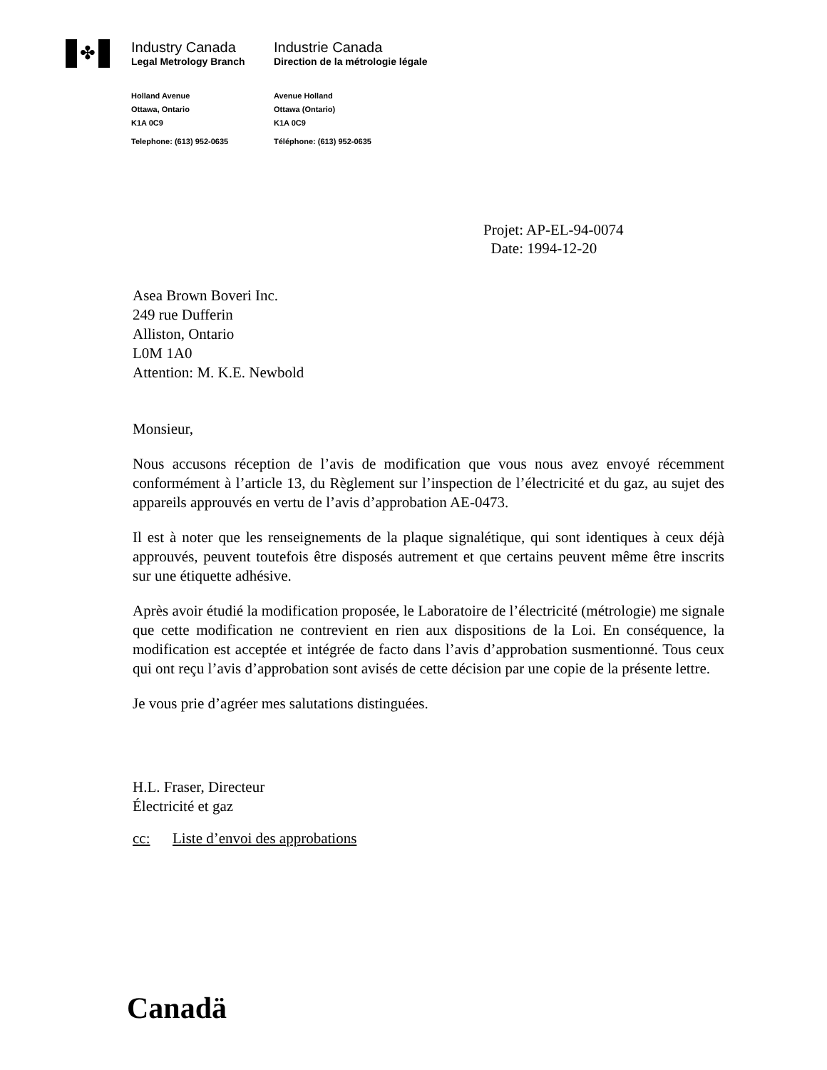✤
Industry Canada
Legal Metrology Branch
Industrie Canada
Direction de la métrologie légale
Holland Avenue
Ottawa, Ontario
K1A 0C9
Telephone: (613) 952-0635
Avenue Holland
Ottawa (Ontario)
K1A 0C9
Téléphone: (613) 952-0635
Projet: AP-EL-94-0074
Date: 1994-12-20
Asea Brown Boveri Inc.
249 rue Dufferin
Alliston, Ontario
L0M 1A0
Attention: M. K.E. Newbold
Monsieur,
Nous accusons réception de l’avis de modification que vous nous avez envoyé récemment conformément à l’article 13, du Règlement sur l’inspection de l’électricité et du gaz, au sujet des appareils approuvés en vertu de l’avis d’approbation AE-0473.
Il est à noter que les renseignements de la plaque signalétique, qui sont identiques à ceux déjà approuvés, peuvent toutefois être disposés autrement et que certains peuvent même être inscrits sur une étiquette adhésive.
Après avoir étudié la modification proposée, le Laboratoire de l’électricité (métrologie) me signale que cette modification ne contrevient en rien aux dispositions de la Loi. En conséquence, la modification est acceptée et intégrée de facto dans l’avis d’approbation susmentionné. Tous ceux qui ont reçu l’avis d’approbation sont avisés de cette décision par une copie de la présente lettre.
Je vous prie d’agréer mes salutations distinguées.
H.L. Fraser, Directeur
Électricité et gaz
cc: Liste d’envoi des approbations
Canadä